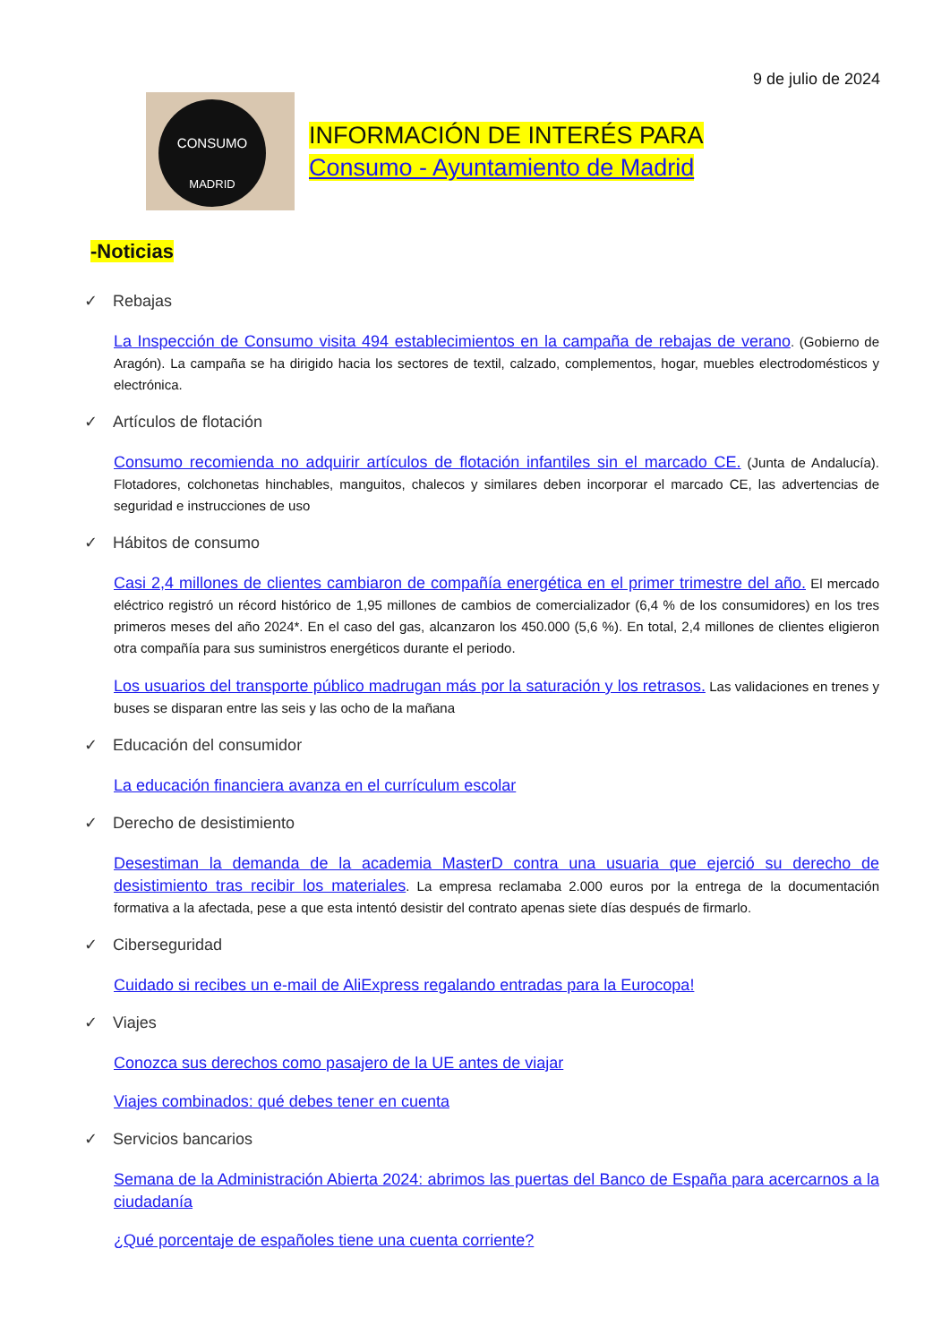9 de julio de 2024
CONSUMO
MADRID
INFORMACIÓN DE INTERÉS PARA
Consumo - Ayuntamiento de Madrid
-Noticias
✓ Rebajas
La Inspección de Consumo visita 494 establecimientos en la campaña de rebajas de verano. (Gobierno de Aragón). La campaña se ha dirigido hacia los sectores de textil, calzado, complementos, hogar, muebles electrodomésticos y electrónica.
✓ Artículos de flotación
Consumo recomienda no adquirir artículos de flotación infantiles sin el marcado CE. (Junta de Andalucía). Flotadores, colchonetas hinchables, manguitos, chalecos y similares deben incorporar el marcado CE, las advertencias de seguridad e instrucciones de uso
✓ Hábitos de consumo
Casi 2,4 millones de clientes cambiaron de compañía energética en el primer trimestre del año. El mercado eléctrico registró un récord histórico de 1,95 millones de cambios de comercializador (6,4 % de los consumidores) en los tres primeros meses del año 2024*. En el caso del gas, alcanzaron los 450.000 (5,6 %). En total, 2,4 millones de clientes eligieron otra compañía para sus suministros energéticos durante el periodo.
Los usuarios del transporte público madrugan más por la saturación y los retrasos. Las validaciones en trenes y buses se disparan entre las seis y las ocho de la mañana
✓ Educación del consumidor
La educación financiera avanza en el currículum escolar
✓ Derecho de desistimiento
Desestiman la demanda de la academia MasterD contra una usuaria que ejerció su derecho de desistimiento tras recibir los materiales. La empresa reclamaba 2.000 euros por la entrega de la documentación formativa a la afectada, pese a que esta intentó desistir del contrato apenas siete días después de firmarlo.
✓ Ciberseguridad
Cuidado si recibes un e-mail de AliExpress regalando entradas para la Eurocopa!
✓ Viajes
Conozca sus derechos como pasajero de la UE antes de viajar
Viajes combinados: qué debes tener en cuenta
✓ Servicios bancarios
Semana de la Administración Abierta 2024: abrimos las puertas del Banco de España para acercarnos a la ciudadanía
¿Qué porcentaje de españoles tiene una cuenta corriente?